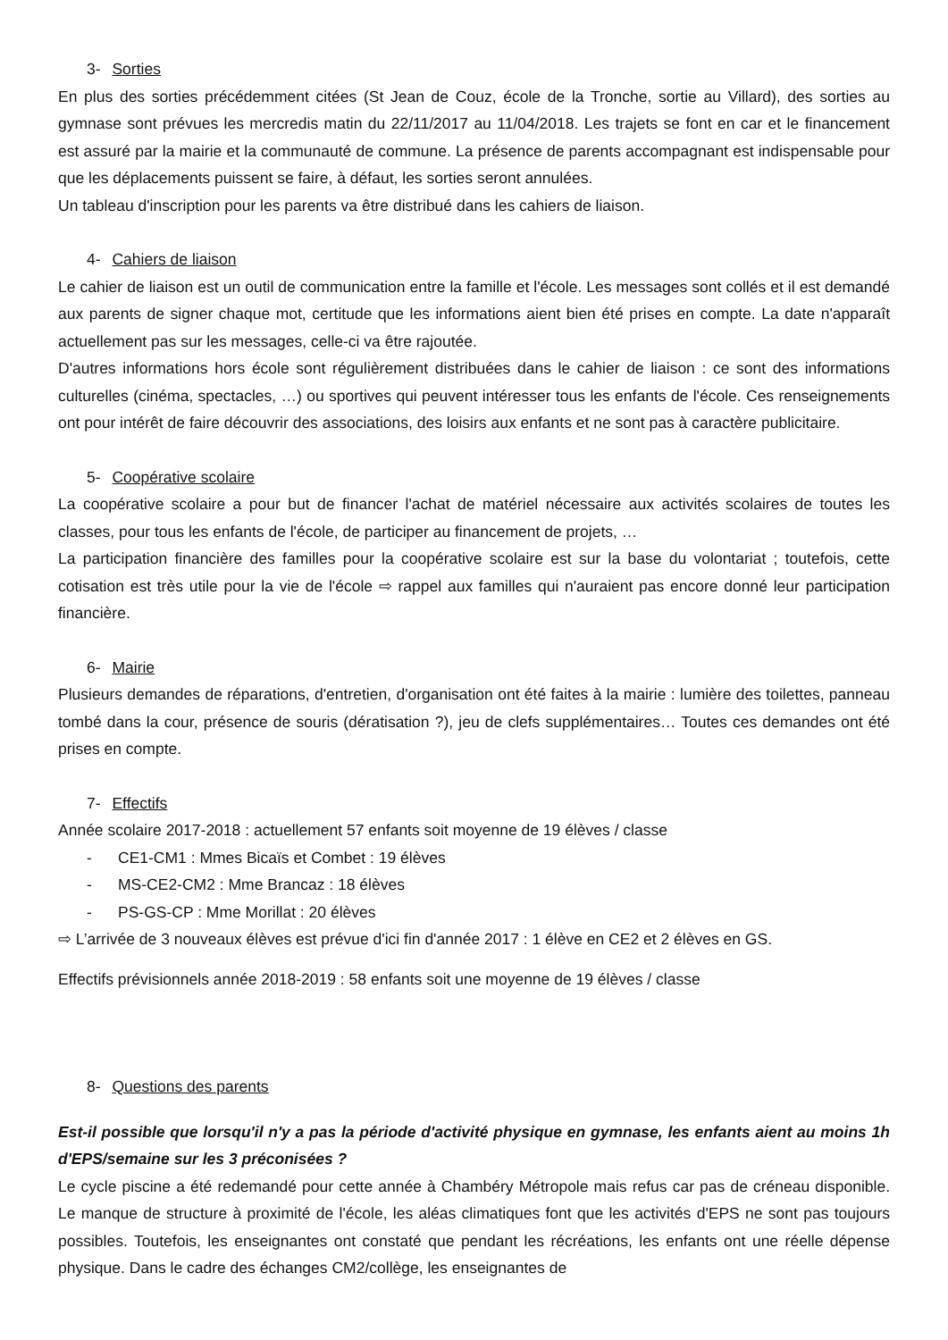3- Sorties
En plus des sorties précédemment citées (St Jean de Couz, école de la Tronche, sortie au Villard), des sorties au gymnase sont prévues les mercredis matin du 22/11/2017 au 11/04/2018. Les trajets se font en car et le financement est assuré par la mairie et la communauté de commune. La présence de parents accompagnant est indispensable pour que les déplacements puissent se faire, à défaut, les sorties seront annulées.
Un tableau d'inscription pour les parents va être distribué dans les cahiers de liaison.
4- Cahiers de liaison
Le cahier de liaison est un outil de communication entre la famille et l'école. Les messages sont collés et il est demandé aux parents de signer chaque mot, certitude que les informations aient bien été prises en compte. La date n'apparaît actuellement pas sur les messages, celle-ci va être rajoutée.
D'autres informations hors école sont régulièrement distribuées dans le cahier de liaison : ce sont des informations culturelles (cinéma, spectacles, …) ou sportives qui peuvent intéresser tous les enfants de l'école. Ces renseignements ont pour intérêt de faire découvrir des associations, des loisirs aux enfants et ne sont pas à caractère publicitaire.
5- Coopérative scolaire
La coopérative scolaire a pour but de financer l'achat de matériel nécessaire aux activités scolaires de toutes les classes, pour tous les enfants de l'école, de participer au financement de projets, …
La participation financière des familles pour la coopérative scolaire est sur la base du volontariat ; toutefois, cette cotisation est très utile pour la vie de l'école ⇨ rappel aux familles qui n'auraient pas encore donné leur participation financière.
6- Mairie
Plusieurs demandes de réparations, d'entretien, d'organisation ont été faites à la mairie : lumière des toilettes, panneau tombé dans la cour, présence de souris (dératisation ?), jeu de clefs supplémentaires… Toutes ces demandes ont été prises en compte.
7- Effectifs
Année scolaire 2017-2018 : actuellement 57 enfants soit moyenne de 19 élèves / classe
- CE1-CM1 : Mmes Bicaïs et Combet : 19 élèves
- MS-CE2-CM2 : Mme Brancaz : 18 élèves
- PS-GS-CP : Mme Morillat : 20 élèves
⇨ L’arrivée de 3 nouveaux élèves est prévue d'ici fin d'année 2017 : 1 élève en CE2 et 2 élèves en GS.
Effectifs prévisionnels année 2018-2019 : 58 enfants soit une moyenne de 19 élèves / classe
8- Questions des parents
Est-il possible que lorsqu'il n'y a pas la période d'activité physique en gymnase, les enfants aient au moins 1h d'EPS/semaine sur les 3 préconisées ?
Le cycle piscine a été redemandé pour cette année à Chambéry Métropole mais refus car pas de créneau disponible. Le manque de structure à proximité de l'école, les aléas climatiques font que les activités d'EPS ne sont pas toujours possibles. Toutefois, les enseignantes ont constaté que pendant les récréations, les enfants ont une réelle dépense physique. Dans le cadre des échanges CM2/collège, les enseignantes de